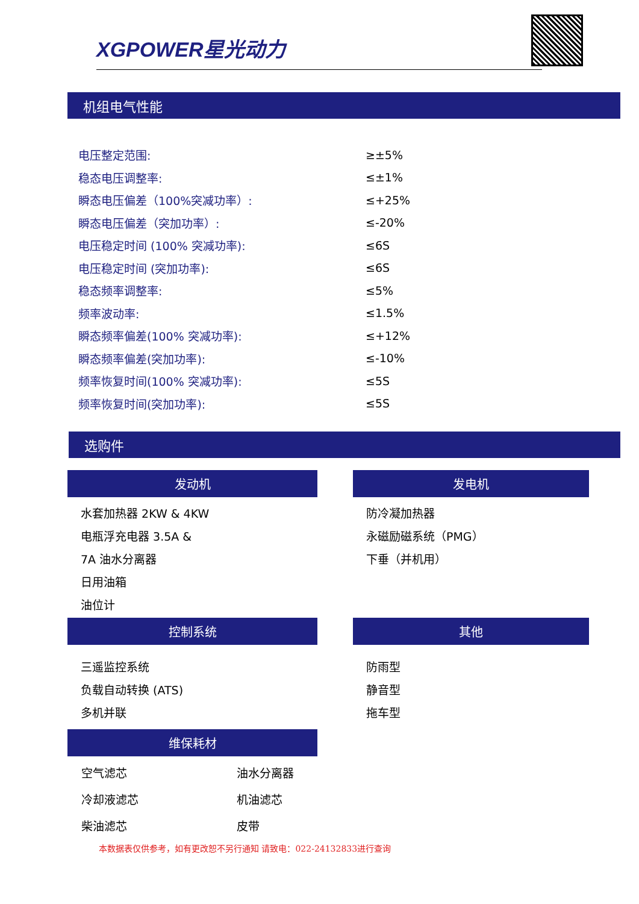XGPOWER星光动力
机组电气性能
| 电压整定范围: | ≥±5% |
| 稳态电压调整率: | ≤±1% |
| 瞬态电压偏差（100%突减功率）: | ≤+25% |
| 瞬态电压偏差（突加功率）: | ≤-20% |
| 电压稳定时间 (100% 突减功率): | ≤6S |
| 电压稳定时间 (突加功率): | ≤6S |
| 稳态频率调整率: | ≤5% |
| 频率波动率: | ≤1.5% |
| 瞬态频率偏差(100% 突减功率): | ≤+12% |
| 瞬态频率偏差(突加功率): | ≤-10% |
| 频率恢复时间(100% 突减功率): | ≤5S |
| 频率恢复时间(突加功率): | ≤5S |
选购件
发动机
水套加热器 2KW & 4KW
电瓶浮充电器 3.5A &
7A 油水分离器
日用油箱
油位计
发电机
防冷凝加热器
永磁励磁系统（PMG）
下垂（并机用）
控制系统
三遥监控系统
负载自动转换 (ATS)
多机并联
其他
防雨型
静音型
拖车型
维保耗材
| 空气滤芯 | 油水分离器 |
| 冷却液滤芯 | 机油滤芯 |
| 柴油滤芯 | 皮带 |
本数据表仅供参考，如有更改恕不另行通知 请致电：022-24132833进行查询